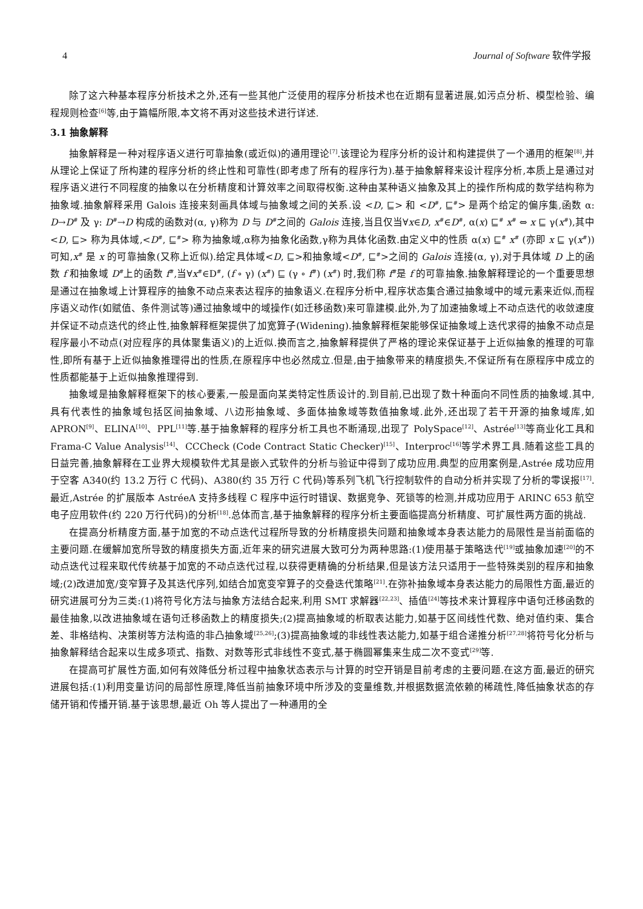4 Journal of Software 软件学报
除了这六种基本程序分析技术之外,还有一些其他广泛使用的程序分析技术也在近期有显著进展,如污点分析、模型检验、编程规则检查<sup>[6]</sup>等,由于篇幅所限,本文将不再对这些技术进行详述.
3.1 抽象解释
抽象解释是一种对程序语义进行可靠抽象(或近似)的通用理论<sup>[7]</sup>.该理论为程序分析的设计和构建提供了一个通用的框架<sup>[8]</sup>,并从理论上保证了所构建的程序分析的终止性和可靠性(即考虑了所有的程序行为).基于抽象解释来设计程序分析,本质上是通过对程序语义进行不同程度的抽象以在分析精度和计算效率之间取得权衡.这种由某种语义抽象及其上的操作所构成的数学结构称为抽象域.抽象解释采用 Galois 连接来刻画具体域与抽象域之间的关系.设 <D, ⊑> 和 <D<sup>#</sup>, ⊑<sup>#</sup>> 是两个给定的偏序集,函数 α: D→D<sup>#</sup> 及 γ: D<sup>#</sup>→D 构成的函数对(α, γ)称为 D 与 D<sup>#</sup>之间的 Galois 连接,当且仅当∀x∈D, x<sup>#</sup>∈D<sup>#</sup>, α(x) ⊑<sup>#</sup> x<sup>#</sup> ⇔ x ⊑ γ(x<sup>#</sup>),其中 <D, ⊑> 称为具体域,<D<sup>#</sup>, ⊑<sup>#</sup>> 称为抽象域,α称为抽象化函数,γ称为具体化函数.由定义中的性质 α(x) ⊑<sup>#</sup> x<sup>#</sup> (亦即 x ⊑ γ(x<sup>#</sup>))可知,x<sup>#</sup> 是 x 的可靠抽象(又称上近似).给定具体域<D, ⊑>和抽象域<D<sup>#</sup>, ⊑<sup>#</sup>>之间的 Galois 连接(α, γ),对于具体域 D 上的函数 f 和抽象域 D<sup>#</sup>上的函数 f<sup>#</sup>,当∀x<sup>#</sup>∈D<sup>#</sup>, (f ∘ γ) (x<sup>#</sup>) ⊑ (γ ∘ f<sup>#</sup>) (x<sup>#</sup>) 时,我们称 f<sup>#</sup>是 f 的可靠抽象.抽象解释理论的一个重要思想是通过在抽象域上计算程序的抽象不动点来表达程序的抽象语义.在程序分析中,程序状态集合通过抽象域中的域元素来近似,而程序语义动作(如赋值、条件测试等)通过抽象域中的域操作(如迁移函数)来可靠建模.此外,为了加速抽象域上不动点迭代的收敛速度并保证不动点迭代的终止性,抽象解释框架提供了加宽算子(Widening).抽象解释框架能够保证抽象域上迭代求得的抽象不动点是程序最小不动点(对应程序的具体聚集语义)的上近似.换而言之,抽象解释提供了严格的理论来保证基于上近似抽象的推理的可靠性,即所有基于上近似抽象推理得出的性质,在原程序中也必然成立.但是,由于抽象带来的精度损失,不保证所有在原程序中成立的性质都能基于上近似抽象推理得到.
抽象域是抽象解释框架下的核心要素,一般是面向某类特定性质设计的.到目前,已出现了数十种面向不同性质的抽象域.其中,具有代表性的抽象域包括区间抽象域、八边形抽象域、多面体抽象域等数值抽象域.此外,还出现了若干开源的抽象域库,如 APRON<sup>[9]</sup>、ELINA<sup>[10]</sup>、PPL<sup>[11]</sup>等.基于抽象解释的程序分析工具也不断涌现,出现了 PolySpace<sup>[12]</sup>、Astrée<sup>[13]</sup>等商业化工具和 Frama-C Value Analysis<sup>[14]</sup>、CCCheck (Code Contract Static Checker)<sup>[15]</sup>、Interproc<sup>[16]</sup>等学术界工具.随着这些工具的日益完善,抽象解释在工业界大规模软件尤其是嵌入式软件的分析与验证中得到了成功应用.典型的应用案例是,Astrée 成功应用于空客 A340(约 13.2 万行 C 代码)、A380(约 35 万行 C 代码)等系列飞机飞行控制软件的自动分析并实现了分析的零误报<sup>[17]</sup>.最近,Astrée 的扩展版本 AstréeA 支持多线程 C 程序中运行时错误、数据竞争、死锁等的检测,并成功应用于 ARINC 653 航空电子应用软件(约 220 万行代码)的分析<sup>[18]</sup>.总体而言,基于抽象解释的程序分析主要面临提高分析精度、可扩展性两方面的挑战.
在提高分析精度方面,基于加宽的不动点迭代过程所导致的分析精度损失问题和抽象域本身表达能力的局限性是当前面临的主要问题.在缓解加宽所导致的精度损失方面,近年来的研究进展大致可分为两种思路:(1)使用基于策略迭代<sup>[19]</sup>或抽象加速<sup>[20]</sup>的不动点迭代过程来取代传统基于加宽的不动点迭代过程,以获得更精确的分析结果,但是该方法只适用于一些特殊类别的程序和抽象域;(2)改进加宽/变窄算子及其迭代序列,如结合加宽变窄算子的交叠迭代策略<sup>[21]</sup>.在弥补抽象域本身表达能力的局限性方面,最近的研究进展可分为三类:(1)将符号化方法与抽象方法结合起来,利用 SMT 求解器<sup>[22,23]</sup>、插值<sup>[24]</sup>等技术来计算程序中语句迁移函数的最佳抽象,以改进抽象域在语句迁移函数上的精度损失;(2)提高抽象域的析取表达能力,如基于区间线性代数、绝对值约束、集合差、非格结构、决策树等方法构造的非凸抽象域<sup>[25,26]</sup>;(3)提高抽象域的非线性表达能力,如基于组合递推分析<sup>[27,28]</sup>将符号化分析与抽象解释结合起来以生成多项式、指数、对数等形式非线性不变式,基于椭圆幂集来生成二次不变式<sup>[29]</sup>等.
在提高可扩展性方面,如何有效降低分析过程中抽象状态表示与计算的时空开销是目前考虑的主要问题.在这方面,最近的研究进展包括:(1)利用变量访问的局部性原理,降低当前抽象环境中所涉及的变量维数,并根据数据流依赖的稀疏性,降低抽象状态的存储开销和传播开销.基于该思想,最近 Oh 等人提出了一种通用的全